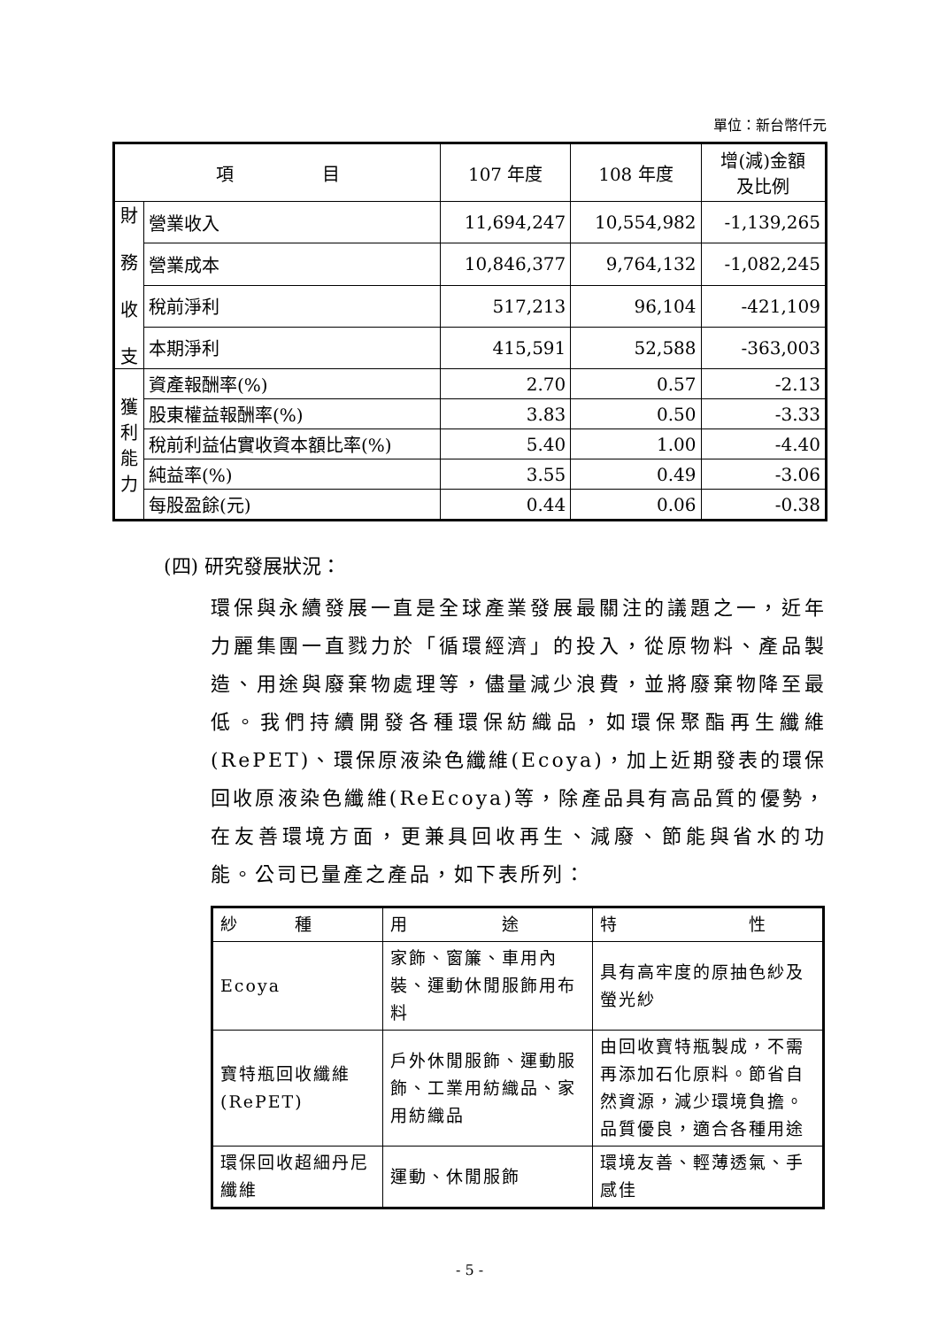單位：新台幣仟元
| 項 目 | | 107 年度 | 108 年度 | 增(減)金額 及比例 |
| --- | --- | --- | --- | --- |
| 財 務 收 支 | 營業收入 | 11,694,247 | 10,554,982 | -1,139,265 |
| | 營業成本 | 10,846,377 | 9,764,132 | -1,082,245 |
| | 稅前淨利 | 517,213 | 96,104 | -421,109 |
| | 本期淨利 | 415,591 | 52,588 | -363,003 |
| 獲 利 能 力 | 資產報酬率(%) | 2.70 | 0.57 | -2.13 |
| | 股東權益報酬率(%) | 3.83 | 0.50 | -3.33 |
| | 稅前利益佔實收資本額比率(%) | 5.40 | 1.00 | -4.40 |
| | 純益率(%) | 3.55 | 0.49 | -3.06 |
| | 每股盈餘(元) | 0.44 | 0.06 | -0.38 |
(四) 研究發展狀況：
環保與永續發展一直是全球產業發展最關注的議題之一，近年力麗集團一直戮力於「循環經濟」的投入，從原物料、產品製造、用途與廢棄物處理等，儘量減少浪費，並將廢棄物降至最低。我們持續開發各種環保紡織品，如環保聚酯再生纖維(RePET)、環保原液染色纖維(Ecoya)，加上近期發表的環保回收原液染色纖維(ReEcoya)等，除產品具有高品質的優勢，在友善環境方面，更兼具回收再生、減廢、節能與省水的功能。公司已量產之產品，如下表所列：
| 紗 種 | 用 途 | 特 性 |
| Ecoya | 家飾、窗簾、車用內裝、運動休閒服飾用布料 | 具有高牢度的原抽色紗及螢光紗 |
| 寶特瓶回收纖維(RePET) | 戶外休閒服飾、運動服飾、工業用紡織品、家用紡織品 | 由回收寶特瓶製成，不需再添加石化原料。節省自然資源，減少環境負擔。品質優良，適合各種用途 |
| 環保回收超細丹尼纖維 | 運動、休閒服飾 | 環境友善、輕薄透氣、手感佳 |
- 5 -